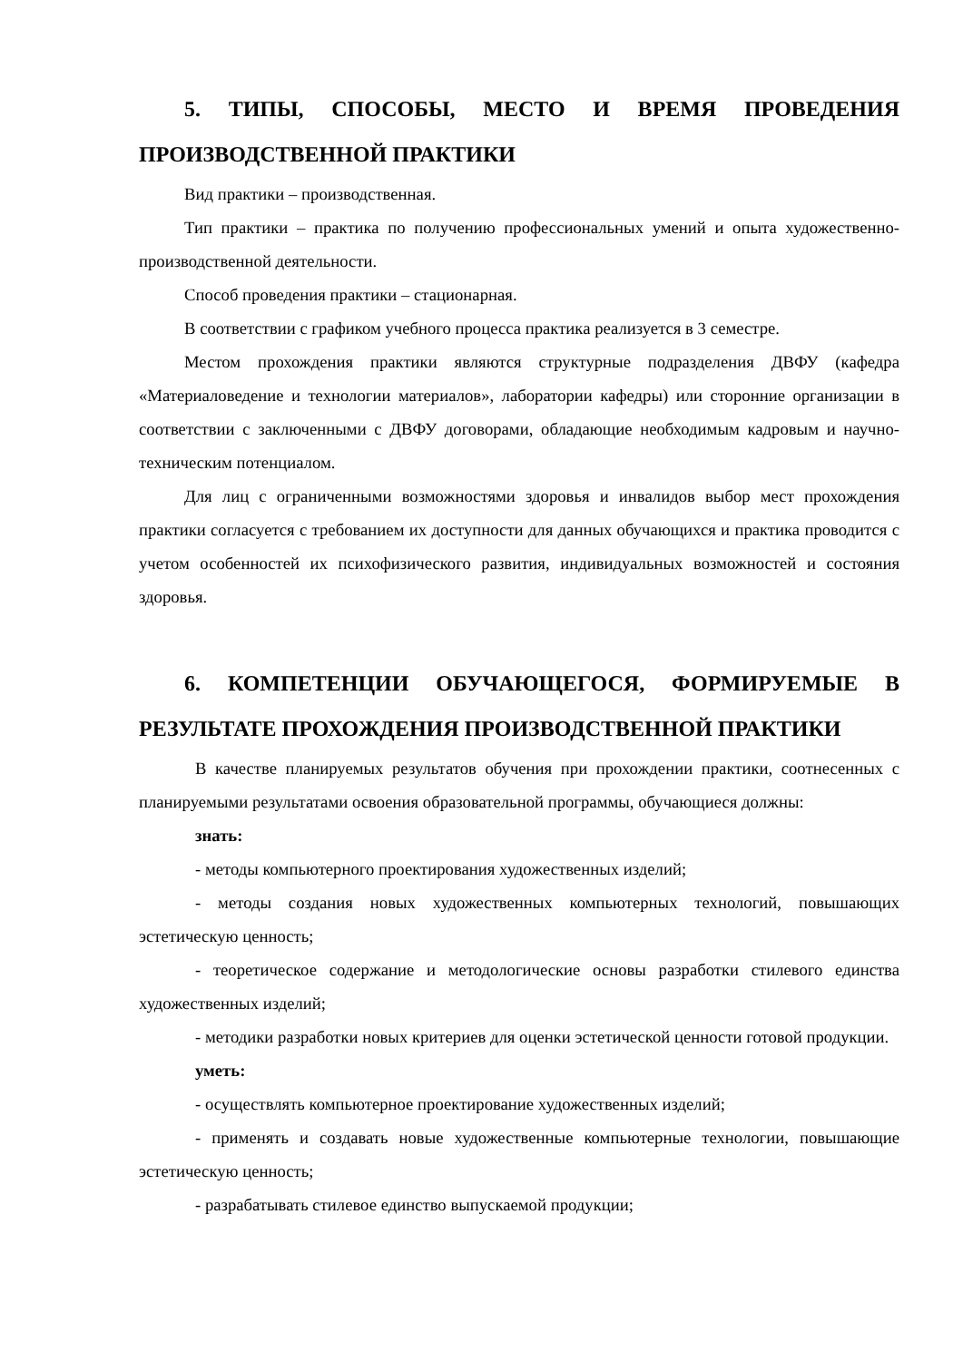5. ТИПЫ, СПОСОБЫ, МЕСТО И ВРЕМЯ ПРОВЕДЕНИЯ ПРОИЗВОДСТВЕННОЙ ПРАКТИКИ
Вид практики – производственная.
Тип практики – практика по получению профессиональных умений и опыта художественно-производственной деятельности.
Способ проведения практики – стационарная.
В соответствии с графиком учебного процесса практика реализуется в 3 семестре.
Местом прохождения практики являются структурные подразделения ДВФУ (кафедра «Материаловедение и технологии материалов», лаборатории кафедры) или сторонние организации в соответствии с заключенными с ДВФУ договорами, обладающие необходимым кадровым и научно-техническим потенциалом.
Для лиц с ограниченными возможностями здоровья и инвалидов выбор мест прохождения практики согласуется с требованием их доступности для данных обучающихся и практика проводится с учетом особенностей их психофизического развития, индивидуальных возможностей и состояния здоровья.
6. КОМПЕТЕНЦИИ ОБУЧАЮЩЕГОСЯ, ФОРМИРУЕМЫЕ В РЕЗУЛЬТАТЕ ПРОХОЖДЕНИЯ ПРОИЗВОДСТВЕННОЙ ПРАКТИКИ
В качестве планируемых результатов обучения при прохождении практики, соотнесенных с планируемыми результатами освоения образовательной программы, обучающиеся должны:
знать:
- методы компьютерного проектирования художественных изделий;
- методы создания новых художественных компьютерных технологий, повышающих эстетическую ценность;
- теоретическое содержание и методологические основы разработки стилевого единства художественных изделий;
- методики разработки новых критериев для оценки эстетической ценности готовой продукции.
уметь:
- осуществлять компьютерное проектирование художественных изделий;
- применять и создавать новые художественные компьютерные технологии, повышающие эстетическую ценность;
- разрабатывать стилевое единство выпускаемой продукции;